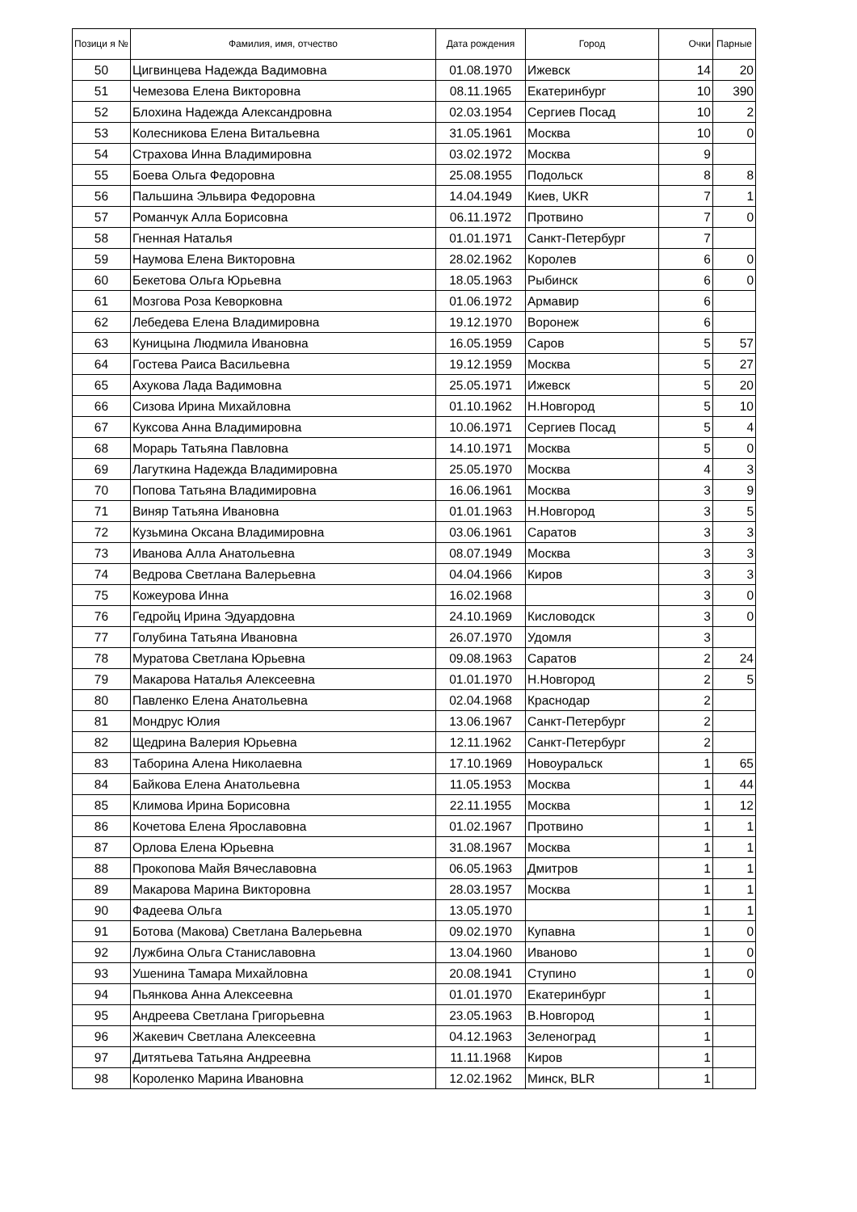| Позици я № | Фамилия, имя, отчество | Дата рождения | Город | Очки | Парные |
| --- | --- | --- | --- | --- | --- |
| 50 | Цигвинцева Надежда Вадимовна | 01.08.1970 | Ижевск | 14 | 20 |
| 51 | Чемезова Елена Викторовна | 08.11.1965 | Екатеринбург | 10 | 390 |
| 52 | Блохина Надежда Александровна | 02.03.1954 | Сергиев Посад | 10 | 2 |
| 53 | Колесникова Елена Витальевна | 31.05.1961 | Москва | 10 | 0 |
| 54 | Страхова Инна Владимировна | 03.02.1972 | Москва | 9 | |
| 55 | Боева Ольга Федоровна | 25.08.1955 | Подольск | 8 | 8 |
| 56 | Пальшина Эльвира Федоровна | 14.04.1949 | Киев, UKR | 7 | 1 |
| 57 | Романчук Алла Борисовна | 06.11.1972 | Протвино | 7 | 0 |
| 58 | Гненная Наталья | 01.01.1971 | Санкт-Петербург | 7 | |
| 59 | Наумова Елена Викторовна | 28.02.1962 | Королев | 6 | 0 |
| 60 | Бекетова Ольга Юрьевна | 18.05.1963 | Рыбинск | 6 | 0 |
| 61 | Мозгова Роза Кеворковна | 01.06.1972 | Армавир | 6 | |
| 62 | Лебедева Елена Владимировна | 19.12.1970 | Воронеж | 6 | |
| 63 | Куницына Людмила Ивановна | 16.05.1959 | Саров | 5 | 57 |
| 64 | Гостева Раиса Васильевна | 19.12.1959 | Москва | 5 | 27 |
| 65 | Ахукова Лада Вадимовна | 25.05.1971 | Ижевск | 5 | 20 |
| 66 | Сизова Ирина Михайловна | 01.10.1962 | Н.Новгород | 5 | 10 |
| 67 | Куксова Анна Владимировна | 10.06.1971 | Сергиев Посад | 5 | 4 |
| 68 | Морарь Татьяна Павловна | 14.10.1971 | Москва | 5 | 0 |
| 69 | Лагуткина Надежда Владимировна | 25.05.1970 | Москва | 4 | 3 |
| 70 | Попова Татьяна Владимировна | 16.06.1961 | Москва | 3 | 9 |
| 71 | Виняр Татьяна Ивановна | 01.01.1963 | Н.Новгород | 3 | 5 |
| 72 | Кузьмина Оксана Владимировна | 03.06.1961 | Саратов | 3 | 3 |
| 73 | Иванова Алла Анатольевна | 08.07.1949 | Москва | 3 | 3 |
| 74 | Ведрова Светлана Валерьевна | 04.04.1966 | Киров | 3 | 3 |
| 75 | Кожеурова Инна | 16.02.1968 | | 3 | 0 |
| 76 | Гедройц Ирина Эдуардовна | 24.10.1969 | Кисловодск | 3 | 0 |
| 77 | Голубина Татьяна Ивановна | 26.07.1970 | Удомля | 3 | |
| 78 | Муратова Светлана Юрьевна | 09.08.1963 | Саратов | 2 | 24 |
| 79 | Макарова Наталья Алексеевна | 01.01.1970 | Н.Новгород | 2 | 5 |
| 80 | Павленко Елена Анатольевна | 02.04.1968 | Краснодар | 2 | |
| 81 | Мондрус Юлия | 13.06.1967 | Санкт-Петербург | 2 | |
| 82 | Щедрина Валерия Юрьевна | 12.11.1962 | Санкт-Петербург | 2 | |
| 83 | Таборина Алена Николаевна | 17.10.1969 | Новоуральск | 1 | 65 |
| 84 | Байкова Елена Анатольевна | 11.05.1953 | Москва | 1 | 44 |
| 85 | Климова Ирина Борисовна | 22.11.1955 | Москва | 1 | 12 |
| 86 | Кочетова Елена Ярославовна | 01.02.1967 | Протвино | 1 | 1 |
| 87 | Орлова Елена Юрьевна | 31.08.1967 | Москва | 1 | 1 |
| 88 | Прокопова Майя Вячеславовна | 06.05.1963 | Дмитров | 1 | 1 |
| 89 | Макарова Марина Викторовна | 28.03.1957 | Москва | 1 | 1 |
| 90 | Фадеева Ольга | 13.05.1970 | | 1 | 1 |
| 91 | Ботова (Макова) Светлана Валерьевна | 09.02.1970 | Купавна | 1 | 0 |
| 92 | Лужбина Ольга Станиславовна | 13.04.1960 | Иваново | 1 | 0 |
| 93 | Ушенина Тамара Михайловна | 20.08.1941 | Ступино | 1 | 0 |
| 94 | Пьянкова Анна Алексеевна | 01.01.1970 | Екатеринбург | 1 | |
| 95 | Андреева Светлана Григорьевна | 23.05.1963 | В.Новгород | 1 | |
| 96 | Жакевич Светлана Алексеевна | 04.12.1963 | Зеленоград | 1 | |
| 97 | Дитятьева Татьяна Андреевна | 11.11.1968 | Киров | 1 | |
| 98 | Короленко Марина Ивановна | 12.02.1962 | Минск, BLR | 1 | |